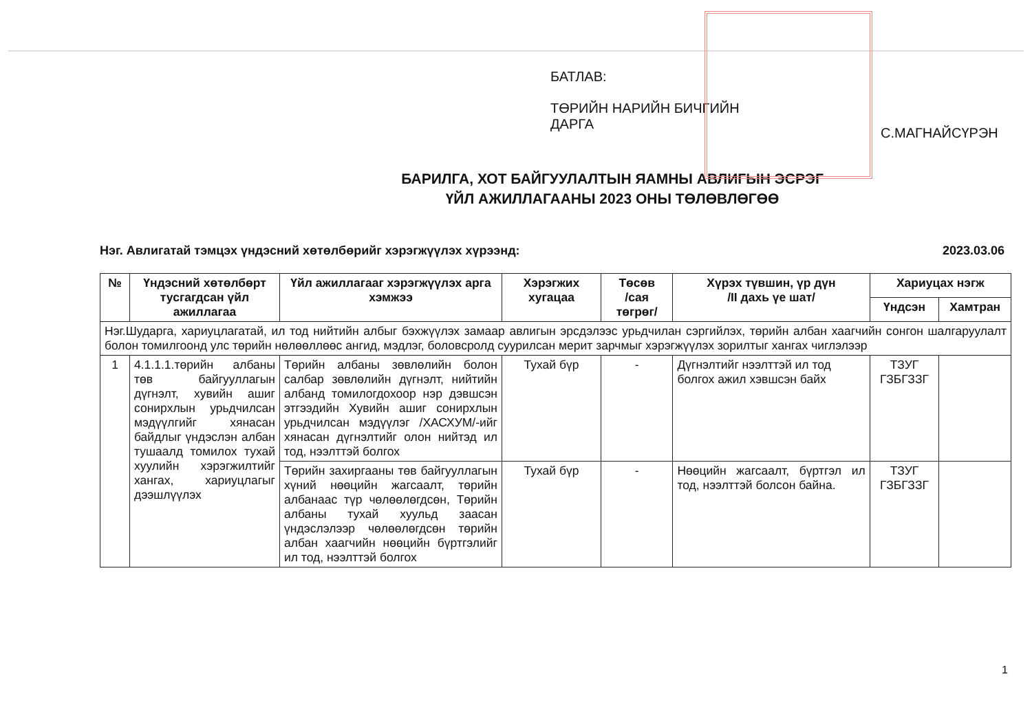БАТЛАВ:
ТӨРИЙН НАРИЙН БИЧГИЙН
ДАРГА
С.МАГНАЙСҮРЭН
БАРИЛГА, ХОТ БАЙГУУЛАЛТЫН ЯАМНЫ АВЛИГЫН ЭСРЭГ
ҮЙЛ АЖИЛЛАГААНЫ 2023 ОНЫ ТӨЛӨВЛӨГӨӨ
Нэг. Авлигатай тэмцэх үндэсний хөтөлбөрийг хэрэгжүүлэх хүрээнд: 2023.03.06
| № | Үндэсний хөтөлбөрт тусгагдсан үйл ажиллагаа | Үйл ажиллагааг хэрэгжүүлэх арга хэмжээ | Хэрэгжих хугацаа | Төсөв /сая төгрөг/ | Хүрэх түвшин, үр дүн /II дахь үе шат/ | Хариуцах нэгж | |
| --- | --- | --- | --- | --- | --- | --- | --- |
| | | | | | | Үндсэн | Хамтран |
| Нэг.Шударга, хариуцлагатай, ил тод нийтийн албыг бэхжүүлэх замаар авлигын эрсдэлээс урьдчилан сэргийлэх, төрийн албан хаагчийн сонгон шалгаруулалт болон томилгоонд улс төрийн нөлөөллөөс ангид, мэдлэг, боловсролд суурилсан мерит зарчмыг хэрэгжүүлэх зорилтыг хангах чиглэлээр | | | | | | | |
| 1 | 4.1.1.1.төрийн албаны төв байгууллагын дүгнэлт, хувийн ашиг сонирхлын урьдчилсан мэдүүлгийг хянасан байдлыг үндэслэн албан тушаалд томилох тухай хуулийн хэрэгжилтийг хангах, хариуцлагыг дээшлүүлэх | Төрийн албаны зөвлөлийн болон салбар зөвлөлийн дүгнэлт, нийтийн албанд томилогдохоор нэр дэвшсэн этгээдийн Хувийн ашиг сонирхлын урьдчилсан мэдүүлэг /ХАСХУМ/-ийг хянасан дүгнэлтийг олон нийтэд ил тод, нээлттэй болгох | Тухай бүр | - | Дүгнэлтийг нээлттэй ил тод болгох ажил хэвшсэн байх | ТЗУГ ГЗБГЗЗГ | |
| | | Төрийн захиргааны төв байгууллагын хүний нөөцийн жагсаалт, төрийн албанаас түр чөлөөлөгдсөн, Төрийн албаны тухай хуульд заасан үндэслэлээр чөлөөлөгдсөн төрийн албан хаагчийн нөөцийн бүртгэлийг ил тод, нээлттэй болгох | Тухай бүр | - | Нөөцийн жагсаалт, бүртгэл ил тод, нээлттэй болсон байна. | ТЗУГ ГЗБГЗЗГ | |
1